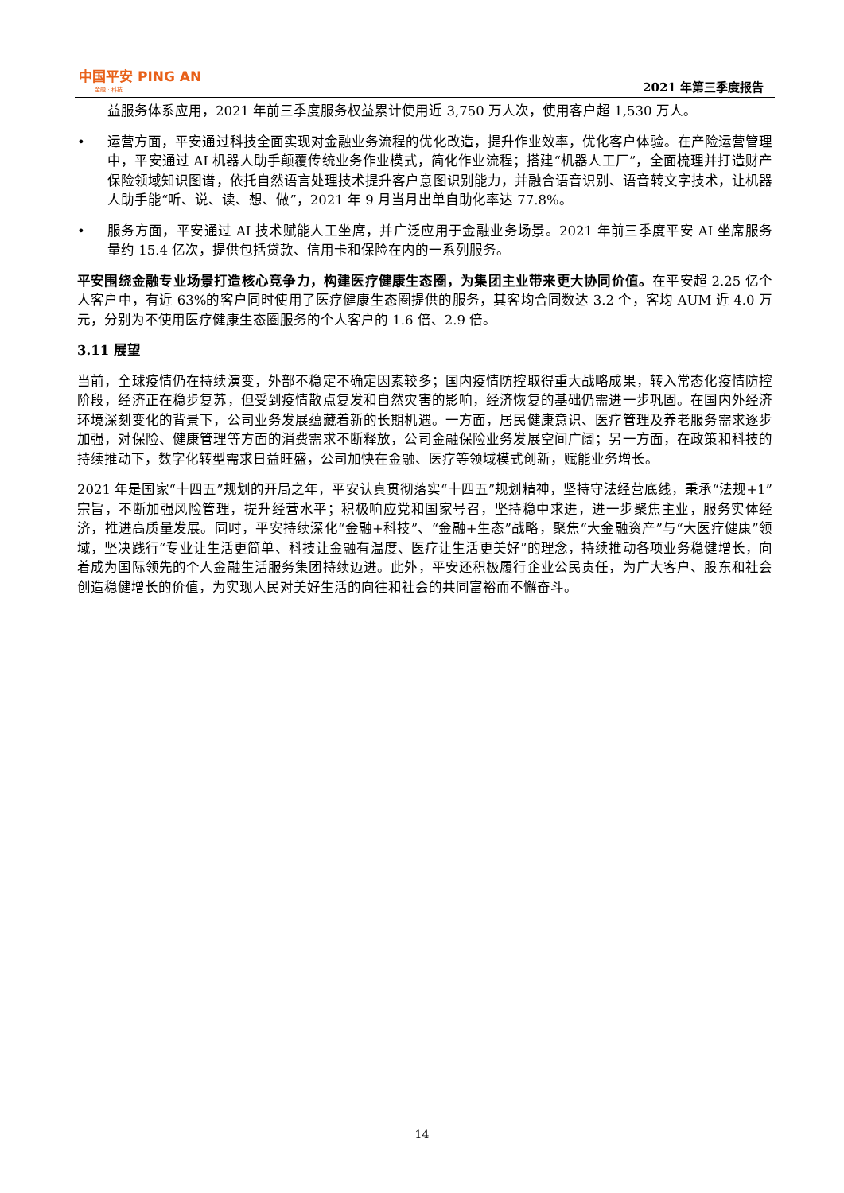中国平安 PING AN
金融 · 科技
2021 年第三季度报告
益服务体系应用，2021 年前三季度服务权益累计使用近 3,750 万人次，使用客户超 1,530 万人。
• 运营方面，平安通过科技全面实现对金融业务流程的优化改造，提升作业效率，优化客户体验。在产险运营管理中，平安通过 AI 机器人助手颠覆传统业务作业模式，简化作业流程；搭建“机器人工厂”，全面梳理并打造财产保险领域知识图谱，依托自然语言处理技术提升客户意图识别能力，并融合语音识别、语音转文字技术，让机器人助手能“听、说、读、想、做”，2021 年 9 月当月出单自助化率达 77.8%。
• 服务方面，平安通过 AI 技术赋能人工坐席，并广泛应用于金融业务场景。2021 年前三季度平安 AI 坐席服务量约 15.4 亿次，提供包括贷款、信用卡和保险在内的一系列服务。
平安围绕金融专业场景打造核心竞争力，构建医疗健康生态圈，为集团主业带来更大协同价值。在平安超 2.25 亿个人客户中，有近 63%的客户同时使用了医疗健康生态圈提供的服务，其客均合同数达 3.2 个，客均 AUM 近 4.0 万元，分别为不使用医疗健康生态圈服务的个人客户的 1.6 倍、2.9 倍。
3.11 展望
当前，全球疫情仍在持续演变，外部不稳定不确定因素较多；国内疫情防控取得重大战略成果，转入常态化疫情防控阶段，经济正在稳步复苏，但受到疫情散点复发和自然灾害的影响，经济恢复的基础仍需进一步巩固。在国内外经济环境深刻变化的背景下，公司业务发展蕴藏着新的长期机遇。一方面，居民健康意识、医疗管理及养老服务需求逐步加强，对保险、健康管理等方面的消费需求不断释放，公司金融保险业务发展空间广阔；另一方面，在政策和科技的持续推动下，数字化转型需求日益旺盛，公司加快在金融、医疗等领域模式创新，赋能业务增长。
2021 年是国家“十四五”规划的开局之年，平安认真贯彻落实“十四五”规划精神，坚持守法经营底线，秉承“法规+1”宗旨，不断加强风险管理，提升经营水平；积极响应党和国家号召，坚持稳中求进，进一步聚焦主业，服务实体经济，推进高质量发展。同时，平安持续深化“金融+科技”、“金融+生态”战略，聚焦“大金融资产”与“大医疗健康”领域，坚决践行“专业让生活更简单、科技让金融有温度、医疗让生活更美好”的理念，持续推动各项业务稳健增长，向着成为国际领先的个人金融生活服务集团持续迈进。此外，平安还积极履行企业公民责任，为广大客户、股东和社会创造稳健增长的价值，为实现人民对美好生活的向往和社会的共同富裕而不懈奋斗。
14